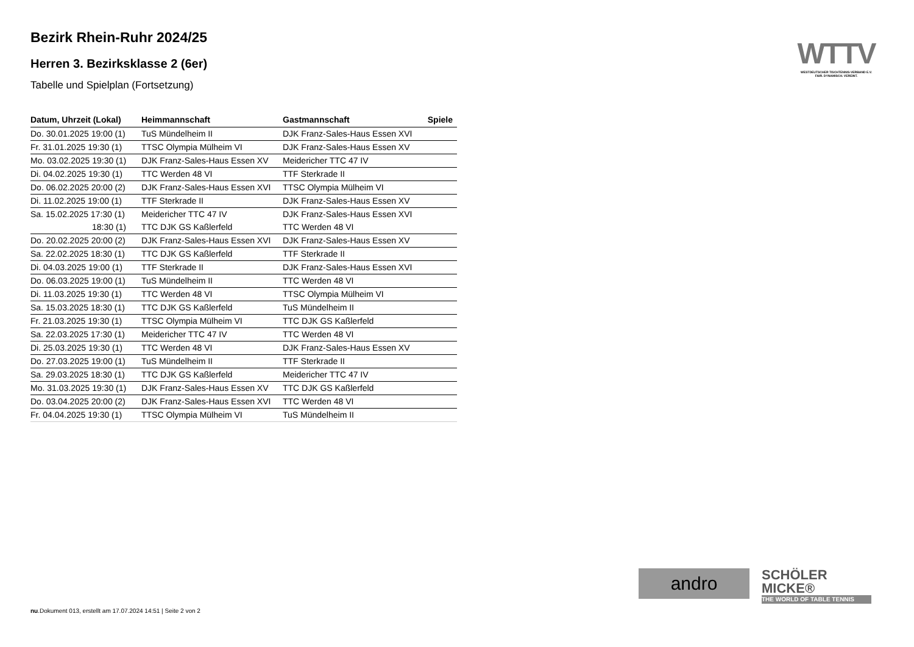Bezirk Rhein-Ruhr 2024/25
Herren 3. Bezirksklasse 2 (6er)
Tabelle und Spielplan (Fortsetzung)
| Datum, Uhrzeit (Lokal) | Heimmannschaft | Gastmannschaft | Spiele |
| --- | --- | --- | --- |
| Do. 30.01.2025 19:00 (1) | TuS Mündelheim II | DJK Franz-Sales-Haus Essen XVI | |
| Fr. 31.01.2025 19:30 (1) | TTSC Olympia Mülheim VI | DJK Franz-Sales-Haus Essen XV | |
| Mo. 03.02.2025 19:30 (1) | DJK Franz-Sales-Haus Essen XV | Meidericher TTC 47 IV | |
| Di. 04.02.2025 19:30 (1) | TTC Werden 48 VI | TTF Sterkrade II | |
| Do. 06.02.2025 20:00 (2) | DJK Franz-Sales-Haus Essen XVI | TTSC Olympia Mülheim VI | |
| Di. 11.02.2025 19:00 (1) | TTF Sterkrade II | DJK Franz-Sales-Haus Essen XV | |
| Sa. 15.02.2025 17:30 (1) | Meidericher TTC 47 IV | DJK Franz-Sales-Haus Essen XVI | |
| 18:30 (1) | TTC DJK GS Kaßlerfeld | TTC Werden 48 VI | |
| Do. 20.02.2025 20:00 (2) | DJK Franz-Sales-Haus Essen XVI | DJK Franz-Sales-Haus Essen XV | |
| Sa. 22.02.2025 18:30 (1) | TTC DJK GS Kaßlerfeld | TTF Sterkrade II | |
| Di. 04.03.2025 19:00 (1) | TTF Sterkrade II | DJK Franz-Sales-Haus Essen XVI | |
| Do. 06.03.2025 19:00 (1) | TuS Mündelheim II | TTC Werden 48 VI | |
| Di. 11.03.2025 19:30 (1) | TTC Werden 48 VI | TTSC Olympia Mülheim VI | |
| Sa. 15.03.2025 18:30 (1) | TTC DJK GS Kaßlerfeld | TuS Mündelheim II | |
| Fr. 21.03.2025 19:30 (1) | TTSC Olympia Mülheim VI | TTC DJK GS Kaßlerfeld | |
| Sa. 22.03.2025 17:30 (1) | Meidericher TTC 47 IV | TTC Werden 48 VI | |
| Di. 25.03.2025 19:30 (1) | TTC Werden 48 VI | DJK Franz-Sales-Haus Essen XV | |
| Do. 27.03.2025 19:00 (1) | TuS Mündelheim II | TTF Sterkrade II | |
| Sa. 29.03.2025 18:30 (1) | TTC DJK GS Kaßlerfeld | Meidericher TTC 47 IV | |
| Mo. 31.03.2025 19:30 (1) | DJK Franz-Sales-Haus Essen XV | TTC DJK GS Kaßlerfeld | |
| Do. 03.04.2025 20:00 (2) | DJK Franz-Sales-Haus Essen XVI | TTC Werden 48 VI | |
| Fr. 04.04.2025 19:30 (1) | TTSC Olympia Mülheim VI | TuS Mündelheim II | |
WTTV
WESTDEUTSCHER TISCHTENNIS-VERBAND E.V.
FAIR. DYNAMISCH. VEREINT.
andro
SCHÖLER
MICKE®
THE WORLD OF TABLE TENNIS
nu.Dokument 013, erstellt am 17.07.2024 14:51 | Seite 2 von 2